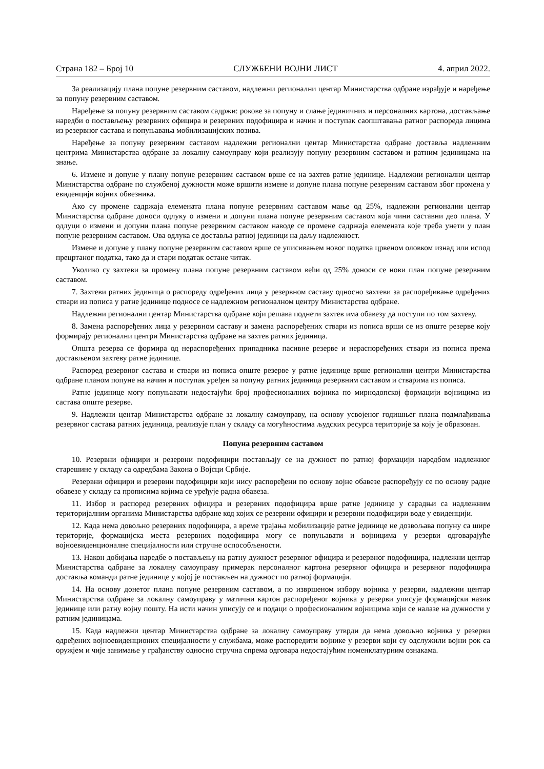Страна 182 – Број 10 СЛУЖБЕНИ ВОЈНИ ЛИСТ 4. април 2022.
За реализацију плана попуне резервним саставом, надлежни регионални центар Министарства одбране израђује и наређење за попуну резервним саставом.
Наређење за попуну резервним саставом садржи: рокове за попуну и слање јединичних и персоналних картона, достављање наредби о постављењу резервних официра и резервних подофицира и начин и поступак саопштавања ратног распореда лицима из резервног састава и попуњавања мобилизацијских позива.
Наређење за попуну резервним саставом надлежни регионални центар Министарства одбране доставља надлежним центрима Министарства одбране за локалну самоуправу који реализују попуну резервним саставом и ратним јединицама на знање.
6. Измене и допуне у плану попуне резервним саставом врше се на захтев ратне јединице. Надлежни регионални центар Министарства одбране по службеној дужности може вршити измене и допуне плана попуне резервним саставом због промена у евиденцији војних обвезника.
Ако су промене садржаја елемената плана попуне резервним саставом мање од 25%, надлежни регионални центар Министарства одбране доноси одлуку о измени и допуни плана попуне резервним саставом која чини саставни део плана. У одлуци о измени и допуни плана попуне резервним саставом наводе се промене садржаја елемената које треба унети у план попуне резервним саставом. Ова одлука се доставља ратној јединици на даљу надлежност.
Измене и допуне у плану попуне резервним саставом врше се уписивањем новог податка црвеном оловком изнад или испод прецртаног податка, тако да и стари податак остане читак.
Уколико су захтеви за промену плана попуне резервним саставом већи од 25% доноси се нови план попуне резервним саставом.
7. Захтеви ратних јединица о распореду одређених лица у резервном саставу односно захтеви за распоређивање одређених ствари из пописа у ратне јединице подносе се надлежном регионалном центру Министарства одбране.
Надлежни регионални центар Министарства одбране који решава поднети захтев има обавезу да поступи по том захтеву.
8. Замена распоређених лица у резервном саставу и замена распоређених ствари из пописа врши се из опште резерве коју формирају регионални центри Министарства одбране на захтев ратних јединица.
Општа резерва се формира од нераспоређених припадника пасивне резерве и нераспоређених ствари из пописа према достављеном захтеву ратне јединице.
Распоред резервног састава и ствари из пописа опште резерве у ратне јединице врше регионални центри Министарства одбране планом попуне на начин и поступак уређен за попуну ратних јединица резервним саставом и стварима из пописа.
Ратне јединице могу попуњавати недостајући број професионалних војника по мирнодопској формацији војницима из састава опште резерве.
9. Надлежни центар Министарства одбране за локалну самоуправу, на основу усвојеног годишњег плана подмлађивања резервног састава ратних јединица, реализује план у складу са могућностима људских ресурса територије за коју је образован.
Попуна резервним саставом
10. Резервни официри и резервни подофицири постављају се на дужност по ратној формацији наредбом надлежног старешине у складу са одредбама Закона о Војсци Србије.
Резервни официри и резервни подофицири који нису распоређени по основу војне обавезе распоређују се по основу радне обавезе у складу са прописима којима се уређује радна обавеза.
11. Избор и распоред резервних официра и резервних подофицира врше ратне јединице у сарадњи са надлежним територијалним органима Министарства одбране код којих се резервни официри и резервни подофицири воде у евиденцији.
12. Када нема довољно резервних подофицира, а време трајања мобилизације ратне јединице не дозвољава попуну са шире територије, формацијска места резервних подофицира могу се попуњавати и војницима у резерви одговарајуће војноевиденционалне специјалности или стручне оспособљености.
13. Након добијања наредбе о постављењу на ратну дужност резервног официра и резервног подофицира, надлежни центар Министарства одбране за локалну самоуправу примерак персоналног картона резервног официра и резервног подофицира доставља команди ратне јединице у којој је постављен на дужност по ратној формацији.
14. На основу донетог плана попуне резервним саставом, а по извршеном избору војника у резерви, надлежни центар Министарства одбране за локалну самоуправу у матични картон распоређеног војника у резерви уписује формацијски назив јединице или ратну војну пошту. На исти начин уписују се и подаци о професионалним војницима који се налазе на дужности у ратним јединицама.
15. Када надлежни центар Министарства одбране за локалну самоуправу утврди да нема довољно војника у резерви одређених војноевиденционих специјалности у службама, може распоредити војнике у резерви који су одслужили војни рок са оружјем и чије занимање у грађанству односно стручна спрема одговара недостајућим номенклатурним ознакама.